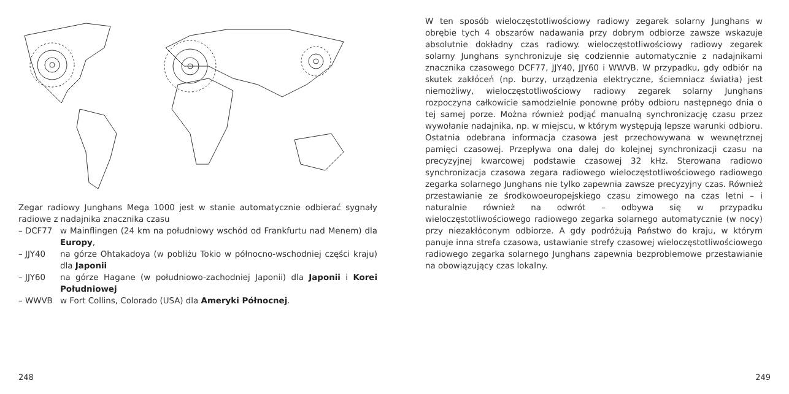Zegar radiowy Junghans Mega 1000 jest w stanie automatycznie odbierać sygnały radiowe z nadajnika znacznika czasu
– DCF77 w Mainflingen (24 km na południowy wschód od Frankfurtu nad Menem) dla Europy,
– JJY40 na górze Ohtakadoya (w pobliżu Tokio w północno-wschodniej części kraju) dla Japonii
– JJY60 na górze Hagane (w południowo-zachodniej Japonii) dla Japonii i Korei Południowej
– WWVB w Fort Collins, Colorado (USA) dla Ameryki Północnej.
248
W ten sposób wieloczęstotliwościowy radiowy zegarek solarny Junghans w obrębie tych 4 obszarów nadawania przy dobrym odbiorze zawsze wskazuje absolutnie dokładny czas radiowy. wieloczęstotliwościowy radiowy zegarek solarny Junghans synchronizuje się codziennie automatycznie z nadajnikami znacznika czasowego DCF77, JJY40, JJY60 i WWVB. W przypadku, gdy odbiór na skutek zakłóceń (np. burzy, urządzenia elektryczne, ściemniacz światła) jest niemożliwy, wieloczęstotliwościowy radiowy zegarek solarny Junghans rozpoczyna całkowicie samodzielnie ponowne próby odbioru następnego dnia o tej samej porze. Można również podjąć manualną synchronizację czasu przez wywołanie nadajnika, np. w miejscu, w którym występują lepsze warunki odbioru. Ostatnia odebrana informacja czasowa jest przechowywana w wewnętrznej pamięci czasowej. Przepływa ona dalej do kolejnej synchronizacji czasu na precyzyjnej kwarcowej podstawie czasowej 32 kHz. Sterowana radiowo synchronizacja czasowa zegara radiowego wieloczęstotliwościowego radiowego zegarka solarnego Junghans nie tylko zapewnia zawsze precyzyjny czas. Również przestawianie ze środkowoeuropejskiego czasu zimowego na czas letni – i naturalnie również na odwrót – odbywa się w przypadku wieloczęstotliwościowego radiowego zegarka solarnego automatycznie (w nocy) przy niezakłóconym odbiorze. A gdy podróżują Państwo do kraju, w którym panuje inna strefa czasowa, ustawianie strefy czasowej wieloczęstotliwościowego radiowego zegarka solarnego Junghans zapewnia bezproblemowe przestawianie na obowiązujący czas lokalny.
249